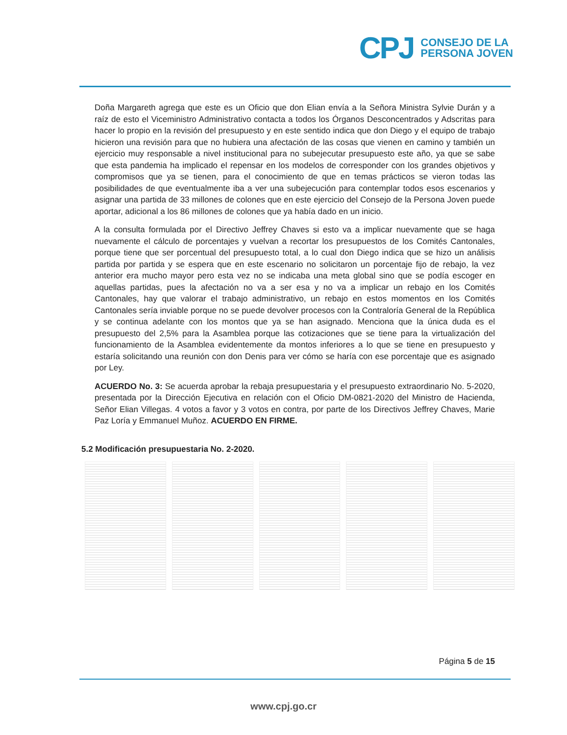CPJ
CONSEJO DE LA
PERSONA JOVEN
Doña Margareth agrega que este es un Oficio que don Elian envía a la Señora Ministra Sylvie Durán y a raíz de esto el Viceministro Administrativo contacta a todos los Órganos Desconcentrados y Adscritas para hacer lo propio en la revisión del presupuesto y en este sentido indica que don Diego y el equipo de trabajo hicieron una revisión para que no hubiera una afectación de las cosas que vienen en camino y también un ejercicio muy responsable a nivel institucional para no subejecutar presupuesto este año, ya que se sabe que esta pandemia ha implicado el repensar en los modelos de corresponder con los grandes objetivos y compromisos que ya se tienen, para el conocimiento de que en temas prácticos se vieron todas las posibilidades de que eventualmente iba a ver una subejecución para contemplar todos esos escenarios y asignar una partida de 33 millones de colones que en este ejercicio del Consejo de la Persona Joven puede aportar, adicional a los 86 millones de colones que ya había dado en un inicio.
A la consulta formulada por el Directivo Jeffrey Chaves si esto va a implicar nuevamente que se haga nuevamente el cálculo de porcentajes y vuelvan a recortar los presupuestos de los Comités Cantonales, porque tiene que ser porcentual del presupuesto total, a lo cual don Diego indica que se hizo un análisis partida por partida y se espera que en este escenario no solicitaron un porcentaje fijo de rebajo, la vez anterior era mucho mayor pero esta vez no se indicaba una meta global sino que se podía escoger en aquellas partidas, pues la afectación no va a ser esa y no va a implicar un rebajo en los Comités Cantonales, hay que valorar el trabajo administrativo, un rebajo en estos momentos en los Comités Cantonales sería inviable porque no se puede devolver procesos con la Contraloría General de la República y se continua adelante con los montos que ya se han asignado. Menciona que la única duda es el presupuesto del 2,5% para la Asamblea porque las cotizaciones que se tiene para la virtualización del funcionamiento de la Asamblea evidentemente da montos inferiores a lo que se tiene en presupuesto y estaría solicitando una reunión con don Denis para ver cómo se haría con ese porcentaje que es asignado por Ley.
ACUERDO No. 3: Se acuerda aprobar la rebaja presupuestaria y el presupuesto extraordinario No. 5-2020, presentada por la Dirección Ejecutiva en relación con el Oficio DM-0821-2020 del Ministro de Hacienda, Señor Elian Villegas. 4 votos a favor y 3 votos en contra, por parte de los Directivos Jeffrey Chaves, Marie Paz Loría y Emmanuel Muñoz. ACUERDO EN FIRME.
5.2 Modificación presupuestaria No. 2-2020.
Página 5 de 15
www.cpj.go.cr